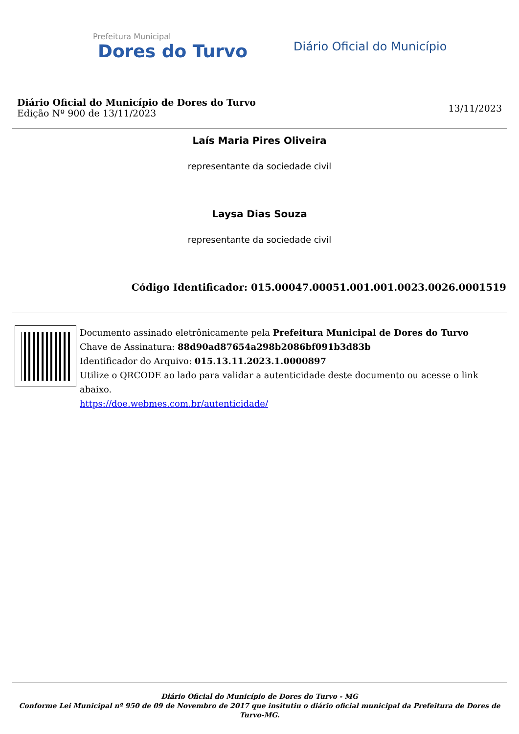Prefeitura Municipal
Dores do Turvo
Diário Oficial do Município
Diário Oficial do Município de Dores do Turvo
Edição Nº 900 de 13/11/2023
13/11/2023
Laís Maria Pires Oliveira
representante da sociedade civil
Laysa Dias Souza
representante da sociedade civil
Código Identificador: 015.00047.00051.001.001.0023.0026.0001519
Documento assinado eletrônicamente pela Prefeitura Municipal de Dores do Turvo
Chave de Assinatura: 88d90ad87654a298b2086bf091b3d83b
Identificador do Arquivo: 015.13.11.2023.1.0000897
Utilize o QRCODE ao lado para validar a autenticidade deste documento ou acesse o link abaixo.
https://doe.webmes.com.br/autenticidade/
Diário Oficial do Município de Dores do Turvo - MG
Conforme Lei Municipal nº 950 de 09 de Novembro de 2017 que insitutiu o diário oficial municipal da Prefeitura de Dores de Turvo-MG.